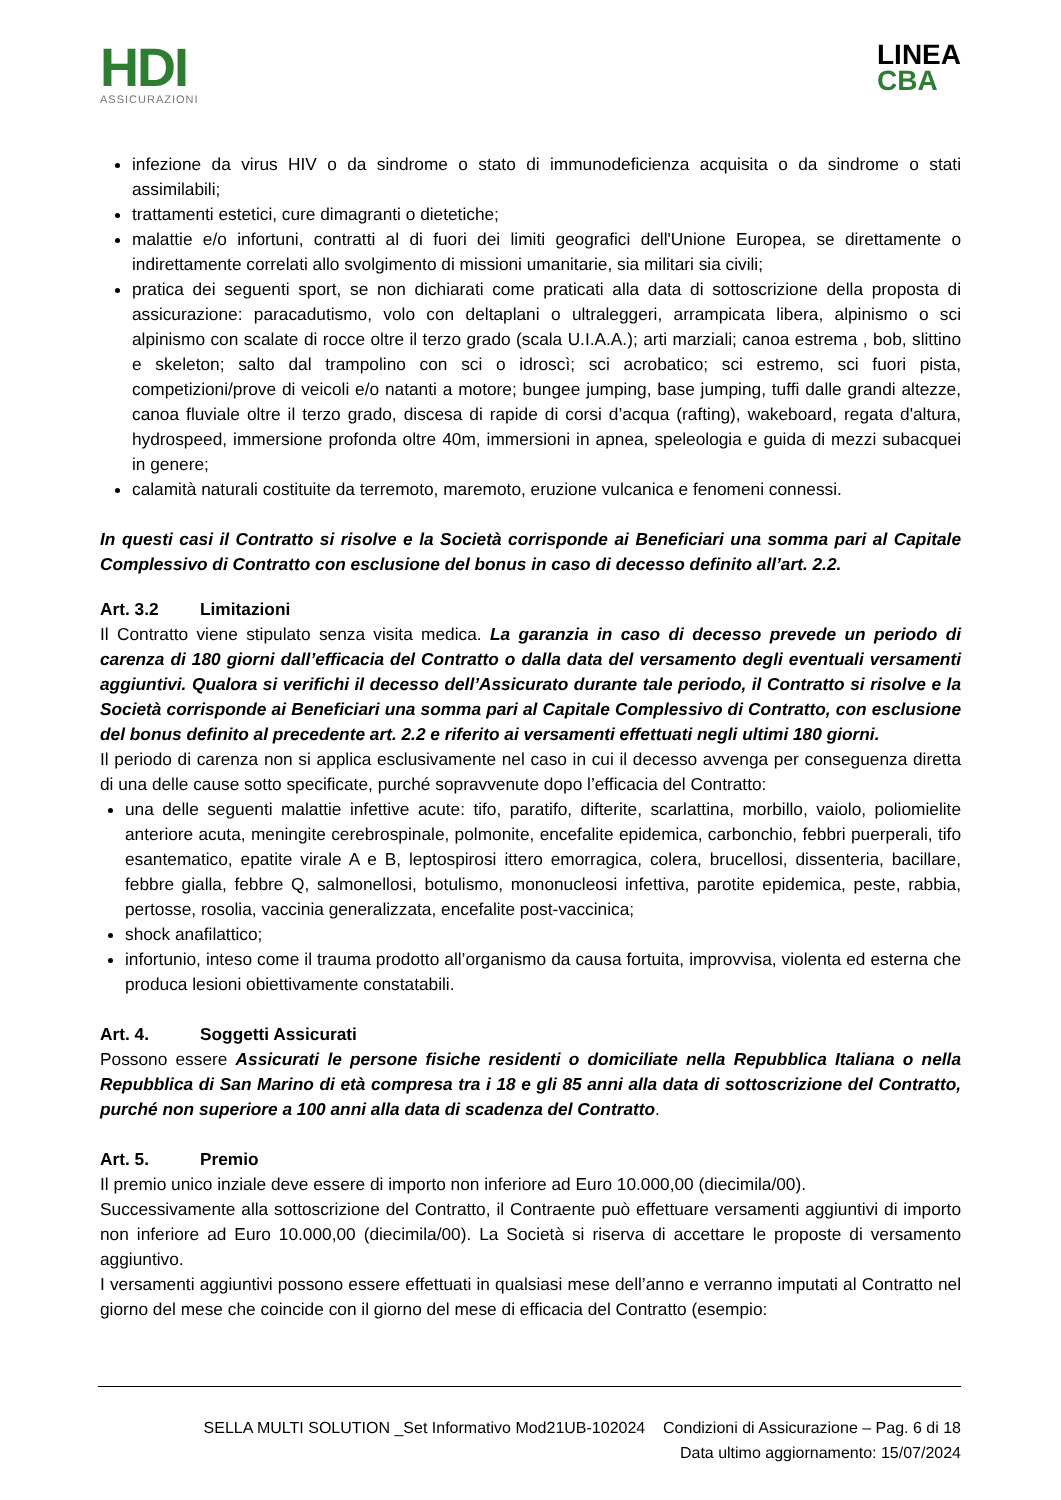HDI
ASSICURAZIONI
LINEA
CBA
infezione da virus HIV o da sindrome o stato di immunodeficienza acquisita o da sindrome o stati assimilabili;
trattamenti estetici, cure dimagranti o dietetiche;
malattie e/o infortuni, contratti al di fuori dei limiti geografici dell'Unione Europea, se direttamente o indirettamente correlati allo svolgimento di missioni umanitarie, sia militari sia civili;
pratica dei seguenti sport, se non dichiarati come praticati alla data di sottoscrizione della proposta di assicurazione: paracadutismo, volo con deltaplani o ultraleggeri, arrampicata libera, alpinismo o sci alpinismo con scalate di rocce oltre il terzo grado (scala U.I.A.A.); arti marziali; canoa estrema , bob, slittino e skeleton; salto dal trampolino con sci o idroscì; sci acrobatico; sci estremo, sci fuori pista, competizioni/prove di veicoli e/o natanti a motore; bungee jumping, base jumping, tuffi dalle grandi altezze, canoa fluviale oltre il terzo grado, discesa di rapide di corsi d’acqua (rafting), wakeboard, regata d'altura, hydrospeed, immersione profonda oltre 40m, immersioni in apnea, speleologia e guida di mezzi subacquei in genere;
calamità naturali costituite da terremoto, maremoto, eruzione vulcanica e fenomeni connessi.
In questi casi il Contratto si risolve e la Società corrisponde ai Beneficiari una somma pari al Capitale Complessivo di Contratto con esclusione del bonus in caso di decesso definito all’art. 2.2.
Art. 3.2 Limitazioni
Il Contratto viene stipulato senza visita medica. La garanzia in caso di decesso prevede un periodo di carenza di 180 giorni dall’efficacia del Contratto o dalla data del versamento degli eventuali versamenti aggiuntivi. Qualora si verifichi il decesso dell’Assicurato durante tale periodo, il Contratto si risolve e la Società corrisponde ai Beneficiari una somma pari al Capitale Complessivo di Contratto, con esclusione del bonus definito al precedente art. 2.2 e riferito ai versamenti effettuati negli ultimi 180 giorni.
Il periodo di carenza non si applica esclusivamente nel caso in cui il decesso avvenga per conseguenza diretta di una delle cause sotto specificate, purché sopravvenute dopo l’efficacia del Contratto:
una delle seguenti malattie infettive acute: tifo, paratifo, difterite, scarlattina, morbillo, vaiolo, poliomielite anteriore acuta, meningite cerebrospinale, polmonite, encefalite epidemica, carbonchio, febbri puerperali, tifo esantematico, epatite virale A e B, leptospirosi ittero emorragica, colera, brucellosi, dissenteria, bacillare, febbre gialla, febbre Q, salmonellosi, botulismo, mononucleosi infettiva, parotite epidemica, peste, rabbia, pertosse, rosolia, vaccinia generalizzata, encefalite post-vaccinica;
shock anafilattico;
infortunio, inteso come il trauma prodotto all’organismo da causa fortuita, improvvisa, violenta ed esterna che produca lesioni obiettivamente constatabili.
Art. 4. Soggetti Assicurati
Possono essere Assicurati le persone fisiche residenti o domiciliate nella Repubblica Italiana o nella Repubblica di San Marino di età compresa tra i 18 e gli 85 anni alla data di sottoscrizione del Contratto, purché non superiore a 100 anni alla data di scadenza del Contratto.
Art. 5. Premio
Il premio unico inziale deve essere di importo non inferiore ad Euro 10.000,00 (diecimila/00).
Successivamente alla sottoscrizione del Contratto, il Contraente può effettuare versamenti aggiuntivi di importo non inferiore ad Euro 10.000,00 (diecimila/00). La Società si riserva di accettare le proposte di versamento aggiuntivo.
I versamenti aggiuntivi possono essere effettuati in qualsiasi mese dell’anno e verranno imputati al Contratto nel giorno del mese che coincide con il giorno del mese di efficacia del Contratto (esempio:
SELLA MULTI SOLUTION _Set Informativo Mod21UB-102024 Condizioni di Assicurazione – Pag. 6 di 18
Data ultimo aggiornamento: 15/07/2024